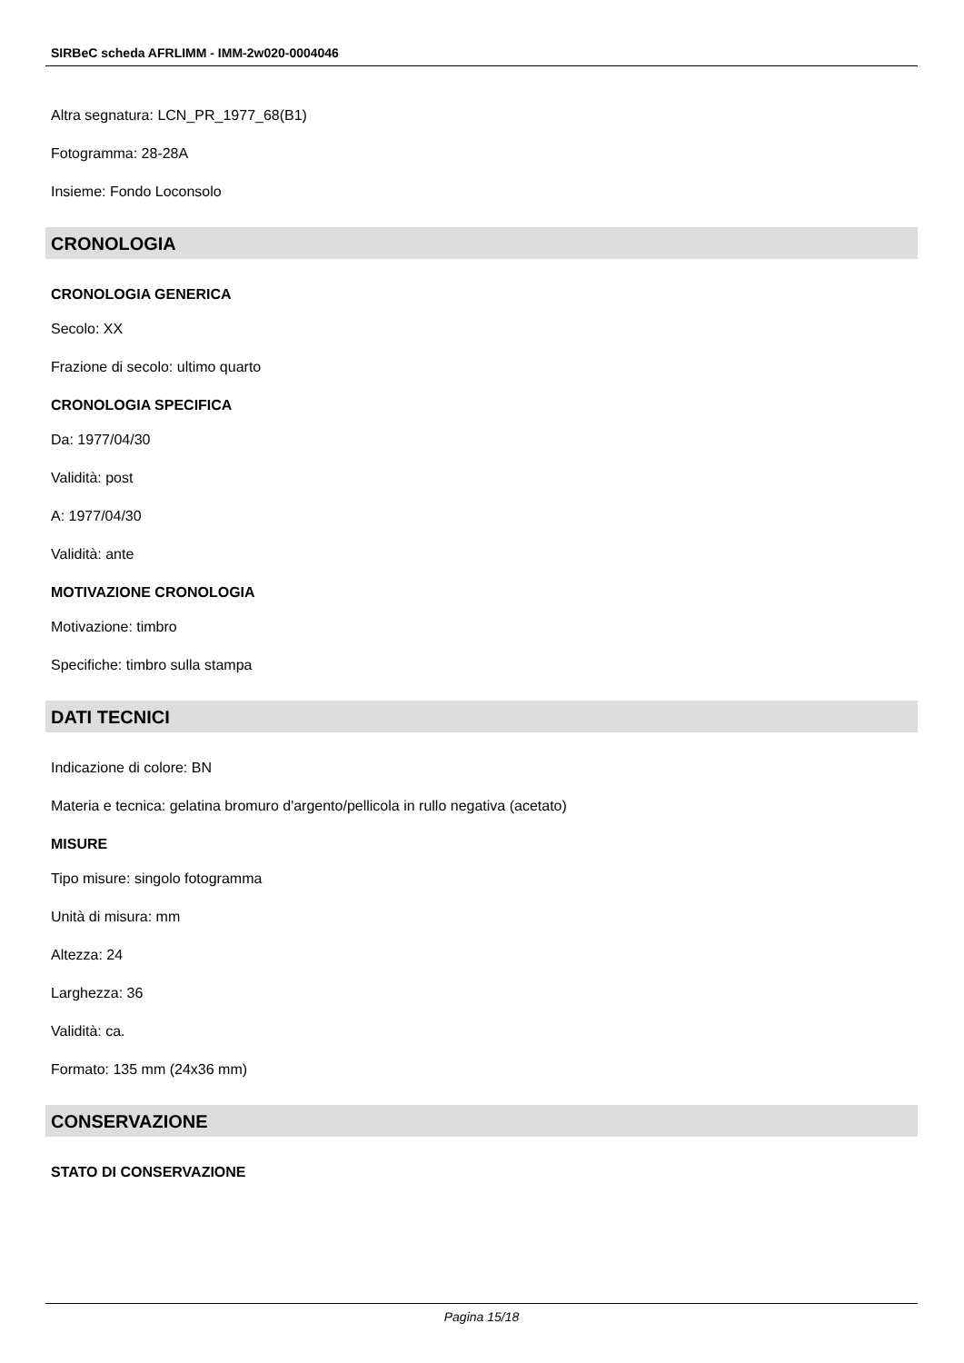SIRBeC scheda AFRLIMM - IMM-2w020-0004046
Altra segnatura: LCN_PR_1977_68(B1)
Fotogramma: 28-28A
Insieme: Fondo Loconsolo
CRONOLOGIA
CRONOLOGIA GENERICA
Secolo: XX
Frazione di secolo: ultimo quarto
CRONOLOGIA SPECIFICA
Da: 1977/04/30
Validità: post
A: 1977/04/30
Validità: ante
MOTIVAZIONE CRONOLOGIA
Motivazione: timbro
Specifiche: timbro sulla stampa
DATI TECNICI
Indicazione di colore: BN
Materia e tecnica: gelatina bromuro d'argento/pellicola in rullo negativa (acetato)
MISURE
Tipo misure: singolo fotogramma
Unità di misura: mm
Altezza: 24
Larghezza: 36
Validità: ca.
Formato: 135 mm (24x36 mm)
CONSERVAZIONE
STATO DI CONSERVAZIONE
Pagina 15/18